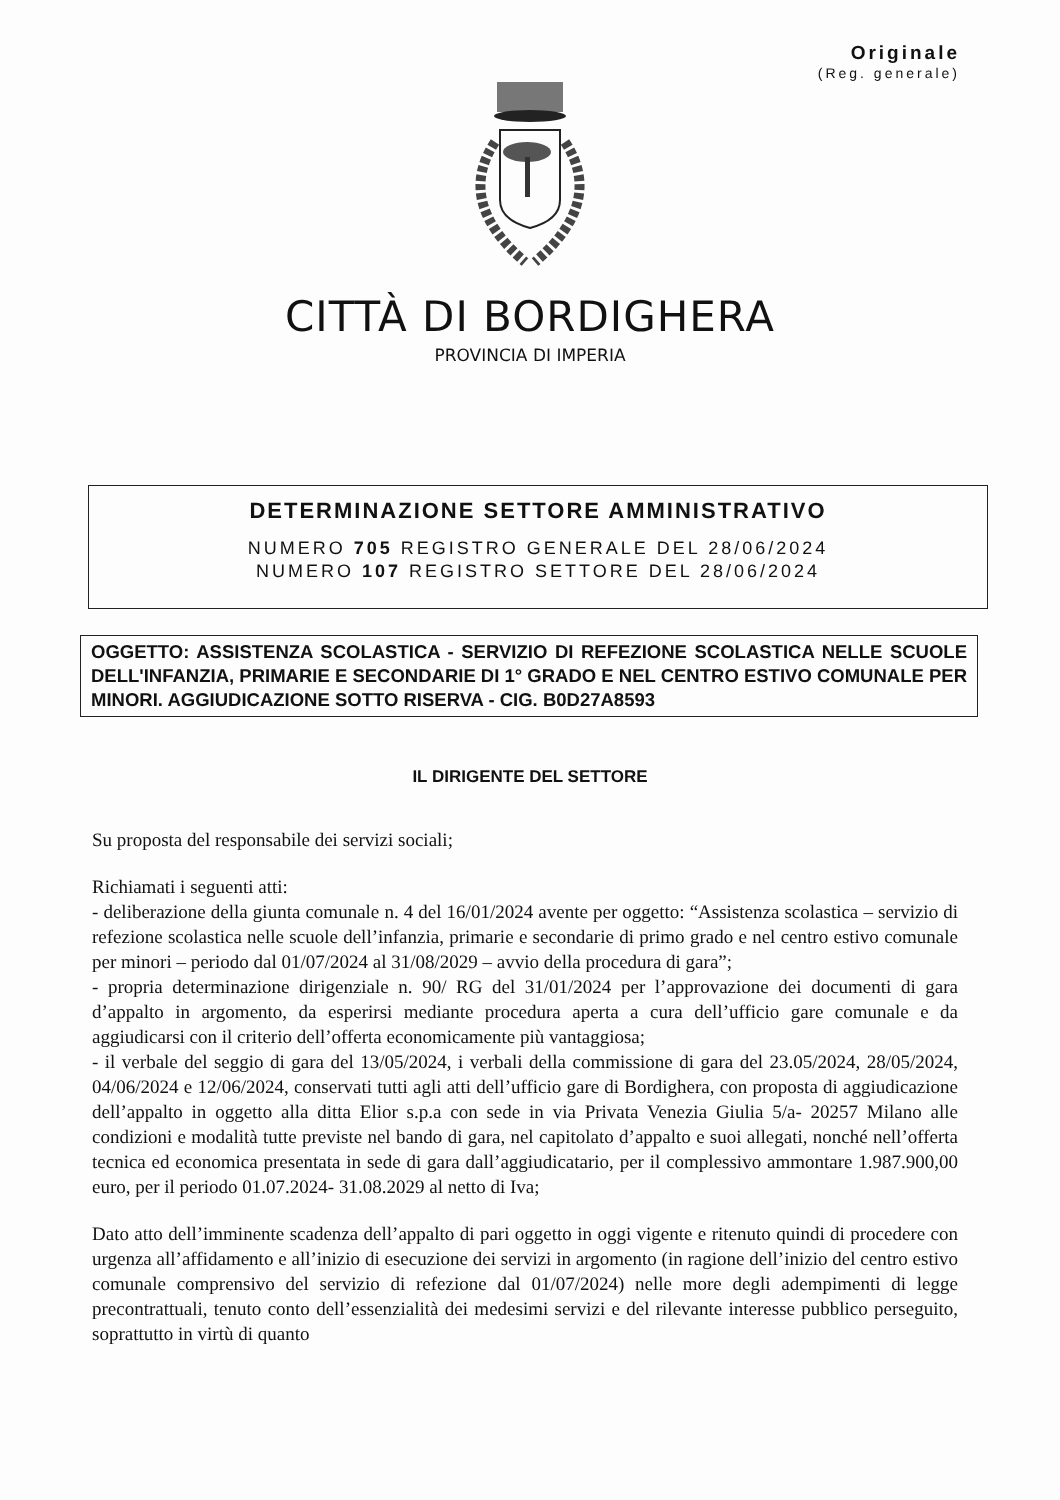Originale
(Reg. generale)
CITTÀ DI BORDIGHERA
PROVINCIA DI IMPERIA
DETERMINAZIONE SETTORE AMMINISTRATIVO
NUMERO 705 REGISTRO GENERALE DEL 28/06/2024
NUMERO 107 REGISTRO SETTORE DEL 28/06/2024
OGGETTO: ASSISTENZA SCOLASTICA - SERVIZIO DI REFEZIONE SCOLASTICA NELLE SCUOLE DELL'INFANZIA, PRIMARIE E SECONDARIE DI 1° GRADO E NEL CENTRO ESTIVO COMUNALE PER MINORI. AGGIUDICAZIONE SOTTO RISERVA - CIG. B0D27A8593
IL DIRIGENTE DEL SETTORE
Su proposta del responsabile dei servizi sociali;
Richiamati i seguenti atti:
- deliberazione della giunta comunale n. 4 del 16/01/2024 avente per oggetto: “Assistenza scolastica – servizio di refezione scolastica nelle scuole dell’infanzia, primarie e secondarie di primo grado e nel centro estivo comunale per minori – periodo dal 01/07/2024 al 31/08/2029 – avvio della procedura di gara”;
- propria determinazione dirigenziale n. 90/ RG del 31/01/2024 per l’approvazione dei documenti di gara d’appalto in argomento, da esperirsi mediante procedura aperta a cura dell’ufficio gare comunale e da aggiudicarsi con il criterio dell’offerta economicamente più vantaggiosa;
- il verbale del seggio di gara del 13/05/2024, i verbali della commissione di gara del 23.05/2024, 28/05/2024, 04/06/2024 e 12/06/2024, conservati tutti agli atti dell’ufficio gare di Bordighera, con proposta di aggiudicazione dell’appalto in oggetto alla ditta Elior s.p.a con sede in via Privata Venezia Giulia 5/a- 20257 Milano alle condizioni e modalità tutte previste nel bando di gara, nel capitolato d’appalto e suoi allegati, nonché nell’offerta tecnica ed economica presentata in sede di gara dall’aggiudicatario, per il complessivo ammontare 1.987.900,00 euro, per il periodo 01.07.2024- 31.08.2029 al netto di Iva;
Dato atto dell’imminente scadenza dell’appalto di pari oggetto in oggi vigente e ritenuto quindi di procedere con urgenza all’affidamento e all’inizio di esecuzione dei servizi in argomento (in ragione dell’inizio del centro estivo comunale comprensivo del servizio di refezione dal 01/07/2024) nelle more degli adempimenti di legge precontrattuali, tenuto conto dell’essenzialità dei medesimi servizi e del rilevante interesse pubblico perseguito, soprattutto in virtù di quanto